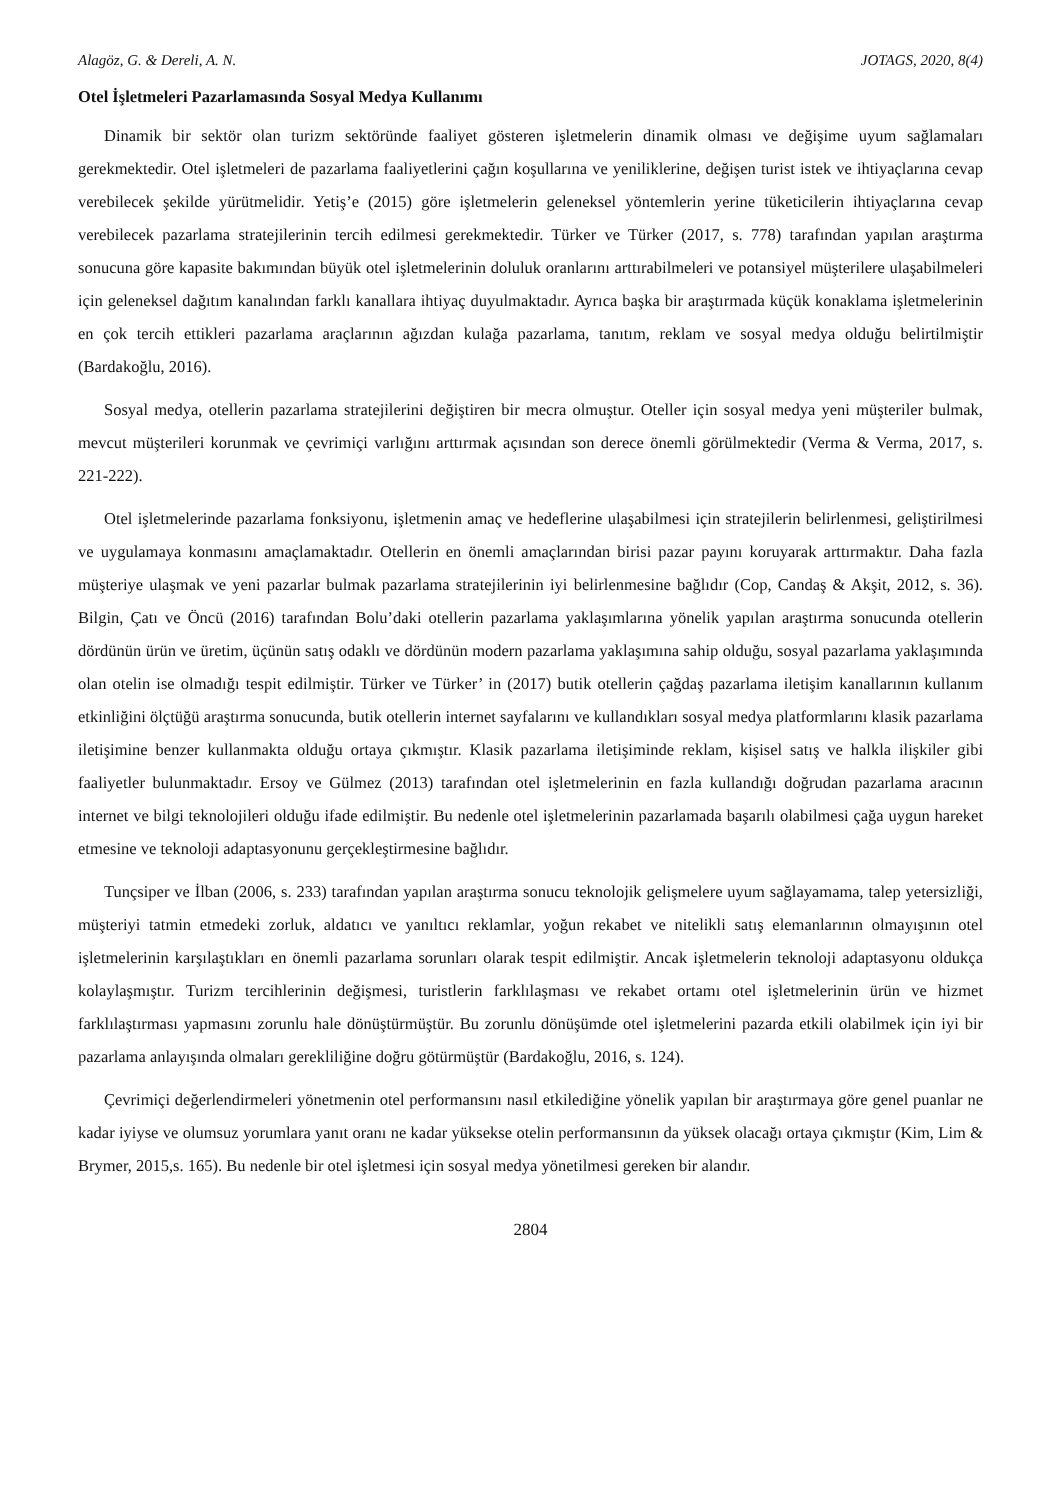Alagöz, G. & Dereli, A. N. JOTAGS, 2020, 8(4)
Otel İşletmeleri Pazarlamasında Sosyal Medya Kullanımı
Dinamik bir sektör olan turizm sektöründe faaliyet gösteren işletmelerin dinamik olması ve değişime uyum sağlamaları gerekmektedir. Otel işletmeleri de pazarlama faaliyetlerini çağın koşullarına ve yeniliklerine, değişen turist istek ve ihtiyaçlarına cevap verebilecek şekilde yürütmelidir. Yetiş’e (2015) göre işletmelerin geleneksel yöntemlerin yerine tüketicilerin ihtiyaçlarına cevap verebilecek pazarlama stratejilerinin tercih edilmesi gerekmektedir. Türker ve Türker (2017, s. 778) tarafından yapılan araştırma sonucuna göre kapasite bakımından büyük otel işletmelerinin doluluk oranlarını arttırabilmeleri ve potansiyel müşterilere ulaşabilmeleri için geleneksel dağıtım kanalından farklı kanallara ihtiyaç duyulmaktadır. Ayrıca başka bir araştırmada küçük konaklama işletmelerinin en çok tercih ettikleri pazarlama araçlarının ağızdan kulağa pazarlama, tanıtım, reklam ve sosyal medya olduğu belirtilmiştir (Bardakoğlu, 2016).
Sosyal medya, otellerin pazarlama stratejilerini değiştiren bir mecra olmuştur. Oteller için sosyal medya yeni müşteriler bulmak, mevcut müşterileri korunmak ve çevrimiçi varlığını arttırmak açısından son derece önemli görülmektedir (Verma & Verma, 2017, s. 221-222).
Otel işletmelerinde pazarlama fonksiyonu, işletmenin amaç ve hedeflerine ulaşabilmesi için stratejilerin belirlenmesi, geliştirilmesi ve uygulamaya konmasını amaçlamaktadır. Otellerin en önemli amaçlarından birisi pazar payını koruyarak arttırmaktır. Daha fazla müşteriye ulaşmak ve yeni pazarlar bulmak pazarlama stratejilerinin iyi belirlenmesine bağlıdır (Cop, Candaş & Akşit, 2012, s. 36). Bilgin, Çatı ve Öncü (2016) tarafından Bolu’daki otellerin pazarlama yaklaşımlarına yönelik yapılan araştırma sonucunda otellerin dördünün ürün ve üretim, üçünün satış odaklı ve dördünün modern pazarlama yaklaşımına sahip olduğu, sosyal pazarlama yaklaşımında olan otelin ise olmadığı tespit edilmiştir. Türker ve Türker’ in (2017) butik otellerin çağdaş pazarlama iletişim kanallarının kullanım etkinliğini ölçtüğü araştırma sonucunda, butik otellerin internet sayfalarını ve kullandıkları sosyal medya platformlarını klasik pazarlama iletişimine benzer kullanmakta olduğu ortaya çıkmıştır. Klasik pazarlama iletişiminde reklam, kişisel satış ve halkla ilişkiler gibi faaliyetler bulunmaktadır. Ersoy ve Gülmez (2013) tarafından otel işletmelerinin en fazla kullandığı doğrudan pazarlama aracının internet ve bilgi teknolojileri olduğu ifade edilmiştir. Bu nedenle otel işletmelerinin pazarlamada başarılı olabilmesi çağa uygun hareket etmesine ve teknoloji adaptasyonunu gerçekleştirmesine bağlıdır.
Tunçsiper ve İlban (2006, s. 233) tarafından yapılan araştırma sonucu teknolojik gelişmelere uyum sağlayamama, talep yetersizliği, müşteriyi tatmin etmedeki zorluk, aldatıcı ve yanıltıcı reklamlar, yoğun rekabet ve nitelikli satış elemanlarının olmayışının otel işletmelerinin karşılaştıkları en önemli pazarlama sorunları olarak tespit edilmiştir. Ancak işletmelerin teknoloji adaptasyonu oldukça kolaylaşmıştır. Turizm tercihlerinin değişmesi, turistlerin farklılaşması ve rekabet ortamı otel işletmelerinin ürün ve hizmet farklılaştırması yapmasını zorunlu hale dönüştürmüştür. Bu zorunlu dönüşümde otel işletmelerini pazarda etkili olabilmek için iyi bir pazarlama anlayışında olmaları gerekliliğine doğru götürmüştür (Bardakoğlu, 2016, s. 124).
Çevrimiçi değerlendirmeleri yönetmenin otel performansını nasıl etkilediğine yönelik yapılan bir araştırmaya göre genel puanlar ne kadar iyiyse ve olumsuz yorumlara yanıt oranı ne kadar yüksekse otelin performansının da yüksek olacağı ortaya çıkmıştır (Kim, Lim & Brymer, 2015,s. 165). Bu nedenle bir otel işletmesi için sosyal medya yönetilmesi gereken bir alandır.
2804